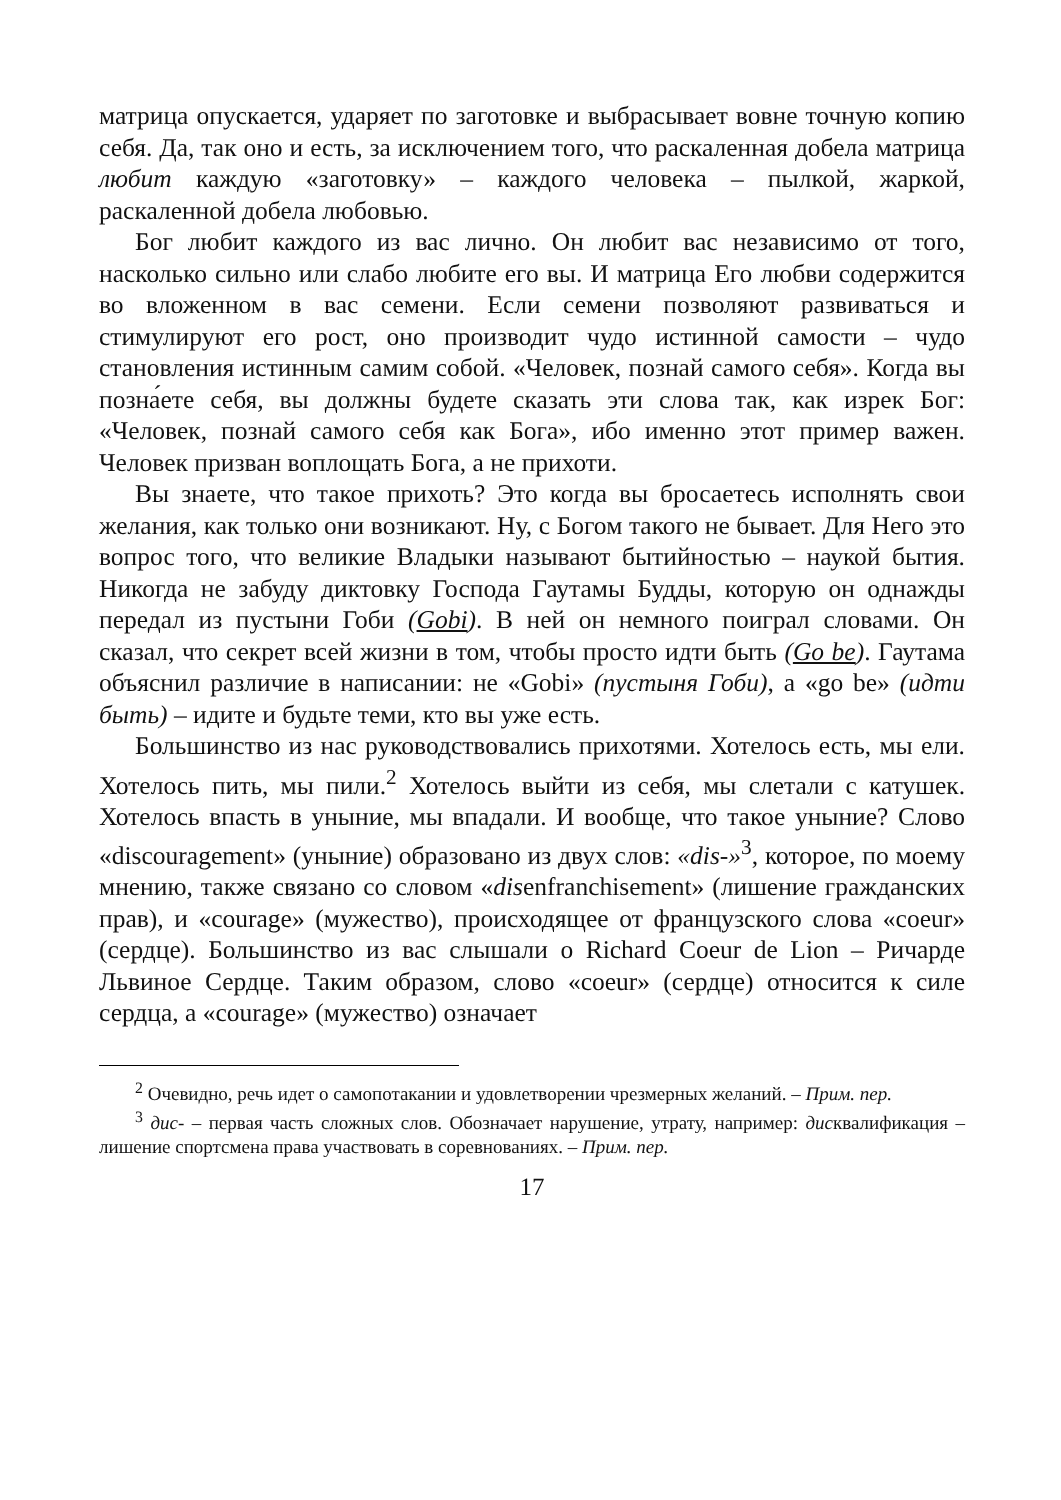матрица опускается, ударяет по заготовке и выбрасывает вовне точную копию себя. Да, так оно и есть, за исключением того, что раскаленная добела матрица любит каждую «заготовку» – каждого человека – пылкой, жаркой, раскаленной добела любовью.
Бог любит каждого из вас лично. Он любит вас независимо от того, насколько сильно или слабо любите его вы. И матрица Его любви содержится во вложенном в вас семени. Если семени позволяют развиваться и стимулируют его рост, оно производит чудо истинной самости – чудо становления истинным самим собой. «Человек, познай самого себя». Когда вы позна́ете себя, вы должны будете сказать эти слова так, как изрек Бог: «Человек, познай самого себя как Бога», ибо именно этот пример важен. Человек призван воплощать Бога, а не прихоти.
Вы знаете, что такое прихоть? Это когда вы бросаетесь исполнять свои желания, как только они возникают. Ну, с Богом такого не бывает. Для Него это вопрос того, что великие Владыки называют бытийностью – наукой бытия. Никогда не забуду диктовку Господа Гаутамы Будды, которую он однажды передал из пустыни Гоби (Gobi). В ней он немного поиграл словами. Он сказал, что секрет всей жизни в том, чтобы просто идти быть (Go be). Гаутама объяснил различие в написании: не «Gobi» (пустыня Гоби), а «go be» (идти быть) – идите и будьте теми, кто вы уже есть.
Большинство из нас руководствовались прихотями. Хотелось есть, мы ели. Хотелось пить, мы пили.<sup>2</sup> Хотелось выйти из себя, мы слетали с катушек. Хотелось впасть в уныние, мы впадали. И вообще, что такое уныние? Слово «discouragement» (уныние) образовано из двух слов: «dis-»<sup>3</sup>, которое, по моему мнению, также связано со словом «disenfranchisement» (лишение гражданских прав), и «courage» (мужество), происходящее от французского слова «coeur» (сердце). Большинство из вас слышали о Richard Coeur de Lion – Ричарде Львиное Сердце. Таким образом, слово «coeur» (сердце) относится к силе сердца, а «courage» (мужество) означает
<sup>2</sup> Очевидно, речь идет о самопотакании и удовлетворении чрезмерных желаний. – Прим. пер.
<sup>3</sup> дис- – первая часть сложных слов. Обозначает нарушение, утрату, например: дисквалификация – лишение спортсмена права участвовать в соревнованиях. – Прим. пер.
17